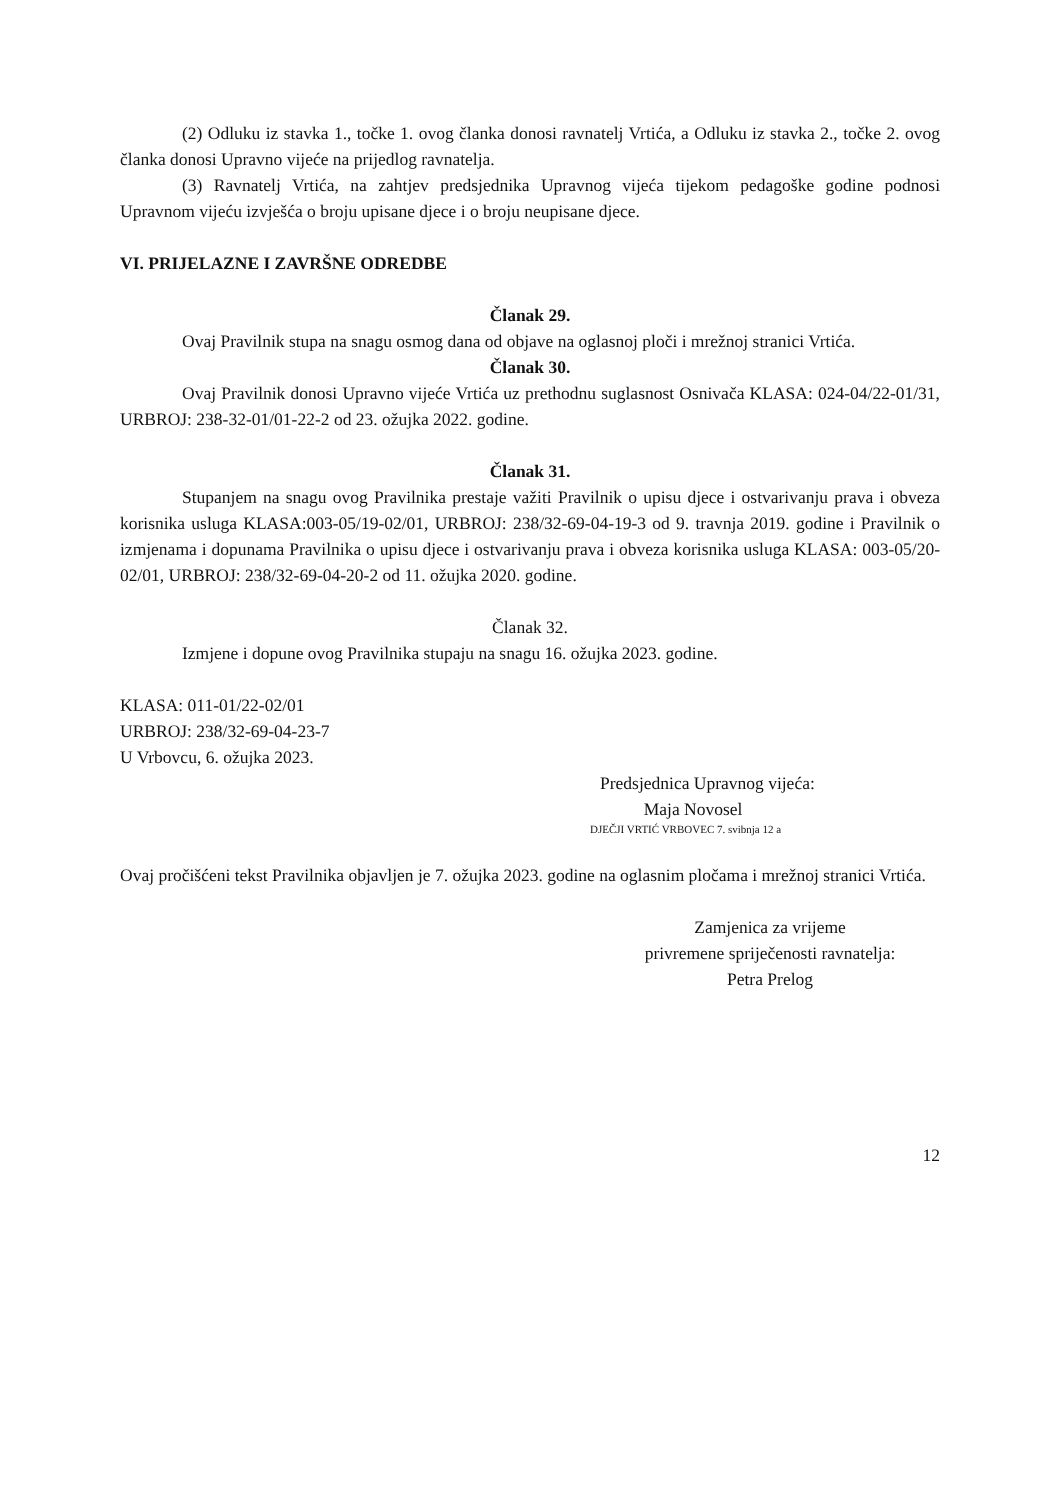(2) Odluku iz stavka 1., točke 1. ovog članka donosi ravnatelj Vrtića, a Odluku iz stavka 2., točke 2. ovog članka donosi Upravno vijeće na prijedlog ravnatelja.
(3) Ravnatelj Vrtića, na zahtjev predsjednika Upravnog vijeća tijekom pedagoške godine podnosi Upravnom vijeću izvješća o broju upisane djece i o broju neupisane djece.
VI. PRIJELAZNE I ZAVRŠNE ODREDBE
Članak 29.
Ovaj Pravilnik stupa na snagu osmog dana od objave na oglasnoj ploči i mrežnoj stranici Vrtića.
Članak 30.
Ovaj Pravilnik donosi Upravno vijeće Vrtića uz prethodnu suglasnost Osnivača KLASA: 024-04/22-01/31, URBROJ: 238-32-01/01-22-2 od 23. ožujka 2022. godine.
Članak 31.
Stupanjem na snagu ovog Pravilnika prestaje važiti Pravilnik o upisu djece i ostvarivanju prava i obveza korisnika usluga KLASA:003-05/19-02/01, URBROJ: 238/32-69-04-19-3 od 9. travnja 2019. godine i Pravilnik o izmjenama i dopunama Pravilnika o upisu djece i ostvarivanju prava i obveza korisnika usluga KLASA: 003-05/20-02/01, URBROJ: 238/32-69-04-20-2 od 11. ožujka 2020. godine.
Članak 32.
Izmjene i dopune ovog Pravilnika stupaju na snagu 16. ožujka 2023. godine.
KLASA: 011-01/22-02/01
URBROJ: 238/32-69-04-23-7
U Vrbovcu, 6. ožujka 2023.
Predsjednica Upravnog vijeća:
Maja Novosel
DJEČJI VRTIĆ VRBOVEC 7. svibnja 12 a
Ovaj pročišćeni tekst Pravilnika objavljen je 7. ožujka 2023. godine na oglasnim pločama i mrežnoj stranici Vrtića.
Zamjenica za vrijeme
privremene spriječenosti ravnatelja:
Petra Prelog
12